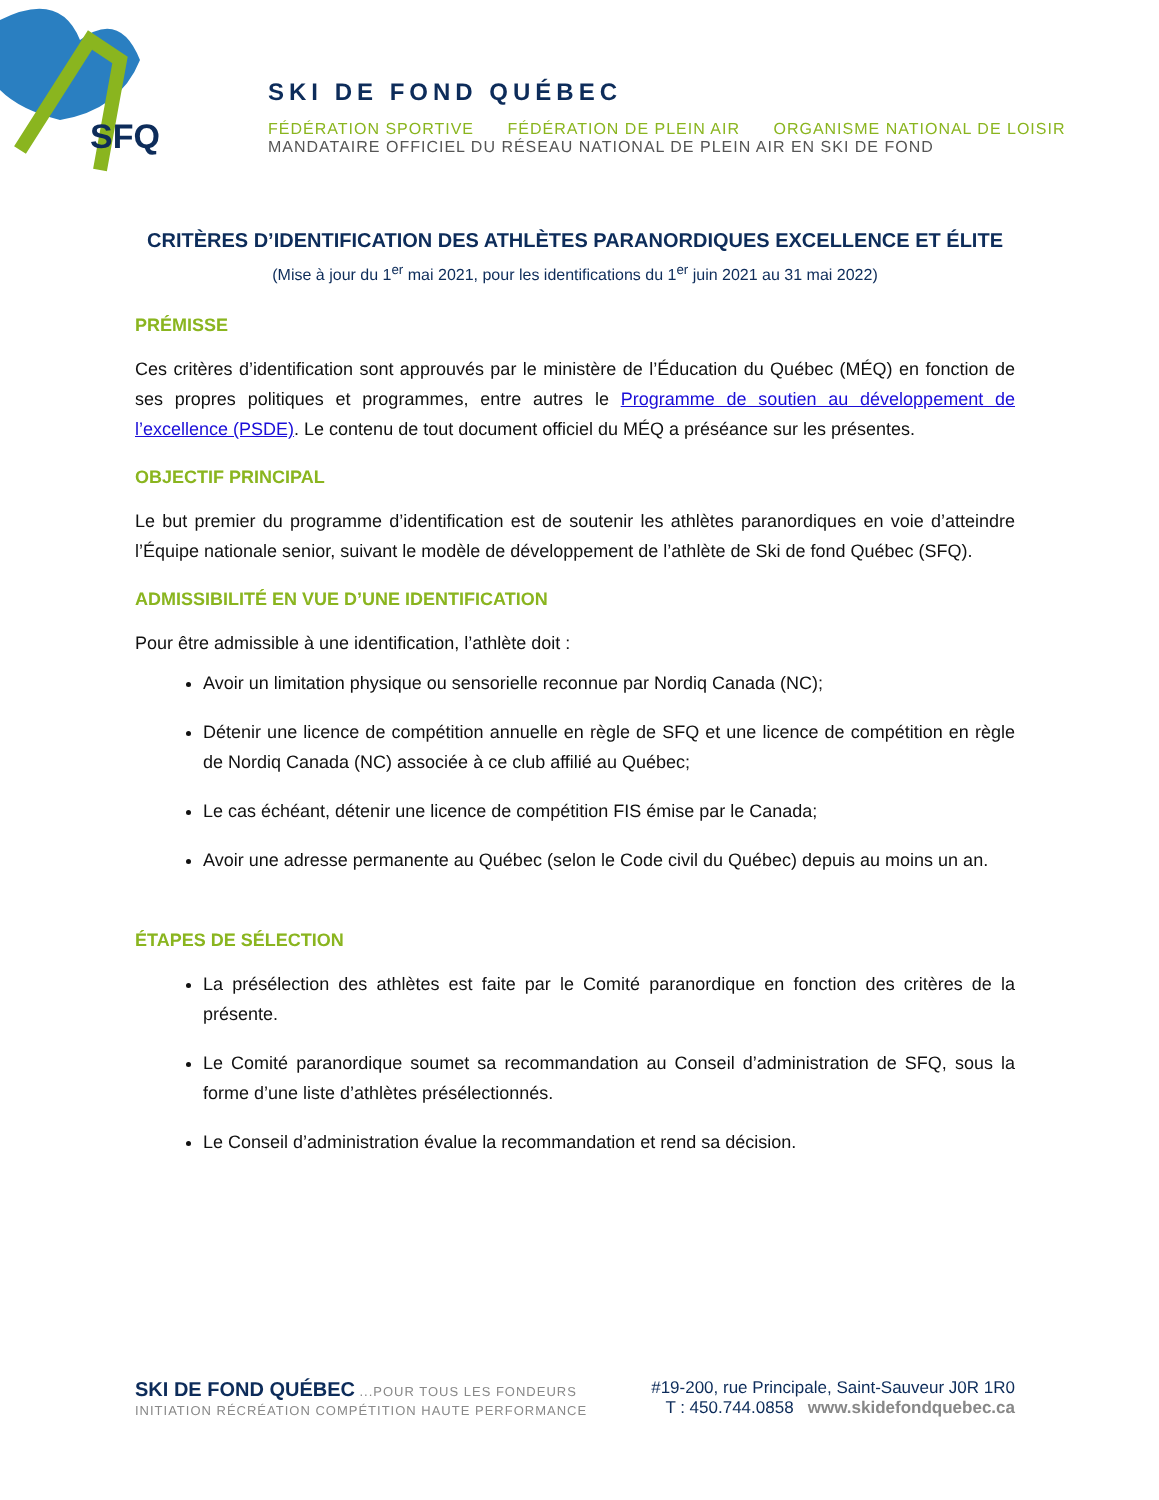SFQ
SKI DE FOND QUÉBEC
FÉDÉRATION SPORTIVE FÉDÉRATION DE PLEIN AIR ORGANISME NATIONAL DE LOISIR
MANDATAIRE OFFICIEL DU RÉSEAU NATIONAL DE PLEIN AIR EN SKI DE FOND
CRITÈRES D’IDENTIFICATION DES ATHLÈTES PARANORDIQUES EXCELLENCE ET ÉLITE
(Mise à jour du 1<sup>er</sup> mai 2021, pour les identifications du 1<sup>er</sup> juin 2021 au 31 mai 2022)
PRÉMISSE
Ces critères d’identification sont approuvés par le ministère de l’Éducation du Québec (MÉQ) en fonction de ses propres politiques et programmes, entre autres le Programme de soutien au développement de l’excellence (PSDE). Le contenu de tout document officiel du MÉQ a préséance sur les présentes.
OBJECTIF PRINCIPAL
Le but premier du programme d’identification est de soutenir les athlètes paranordiques en voie d’atteindre l’Équipe nationale senior, suivant le modèle de développement de l’athlète de Ski de fond Québec (SFQ).
ADMISSIBILITÉ EN VUE D’UNE IDENTIFICATION
Pour être admissible à une identification, l’athlète doit :
Avoir un limitation physique ou sensorielle reconnue par Nordiq Canada (NC);
Détenir une licence de compétition annuelle en règle de SFQ et une licence de compétition en règle de Nordiq Canada (NC) associée à ce club affilié au Québec;
Le cas échéant, détenir une licence de compétition FIS émise par le Canada;
Avoir une adresse permanente au Québec (selon le Code civil du Québec) depuis au moins un an.
ÉTAPES DE SÉLECTION
La présélection des athlètes est faite par le Comité paranordique en fonction des critères de la présente.
Le Comité paranordique soumet sa recommandation au Conseil d’administration de SFQ, sous la forme d’une liste d’athlètes présélectionnés.
Le Conseil d’administration évalue la recommandation et rend sa décision.
SKI DE FOND QUÉBEC ...POUR TOUS LES FONDEURS
INITIATION RÉCRÉATION COMPÉTITION HAUTE PERFORMANCE
#19-200, rue Principale, Saint-Sauveur J0R 1R0
T : 450.744.0858 www.skidefondquebec.ca